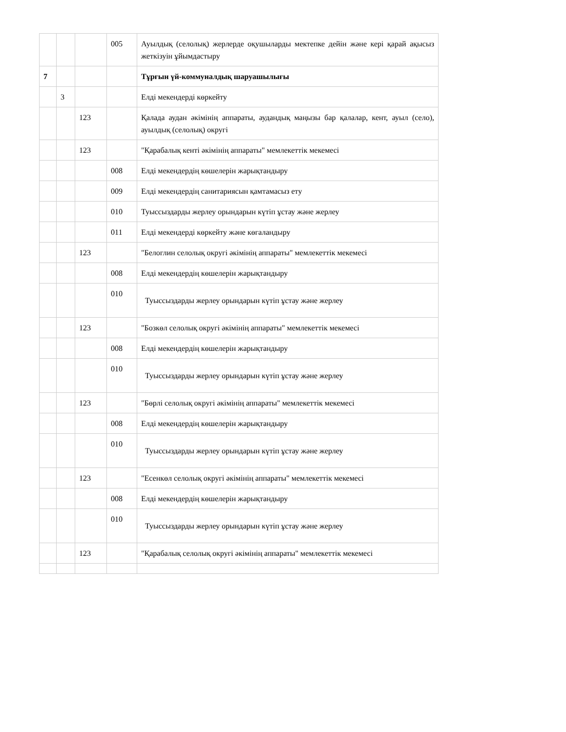| | | | 005 | Ауылдық (селолық) жерлерде оқушыларды мектепке дейін және кері қарай ақысыз жеткізуін ұйымдастыру |
| 7 | | | | Тұрғын үй-коммуналдық шаруашылығы |
| | 3 | | | Елді мекендерді көркейту |
| | | 123 | | Қалада аудан әкімінің аппараты, аудандық маңызы бар қалалар, кент, ауыл (село), ауылдық (селолық) округі |
| | | 123 | | "Қарабалық кенті әкімінің аппараты" мемлекеттік мекемесі |
| | | | 008 | Елді мекендердің көшелерін жарықтандыру |
| | | | 009 | Елді мекендердің санитариясын қамтамасыз ету |
| | | | 010 | Туыссыздарды жерлеу орындарын күтіп ұстау және жерлеу |
| | | | 011 | Елді мекендерді көркейту және көгаландыру |
| | | 123 | | "Белоглин селолық округі әкімінің аппараты" мемлекеттік мекемесі |
| | | | 008 | Елді мекендердің көшелерін жарықтандыру |
| | | | 010 | Туыссыздарды жерлеу орындарын күтіп ұстау және жерлеу |
| | | 123 | | "Бозкөл селолық округі әкімінің аппараты" мемлекеттік мекемесі |
| | | | 008 | Елді мекендердің көшелерін жарықтандыру |
| | | | 010 | Туыссыздарды жерлеу орындарын күтіп ұстау және жерлеу |
| | | 123 | | "Бөрлі селолық округі әкімінің аппараты" мемлекеттік мекемесі |
| | | | 008 | Елді мекендердің көшелерін жарықтандыру |
| | | | 010 | Туыссыздарды жерлеу орындарын күтіп ұстау және жерлеу |
| | | 123 | | "Есенкөл селолық округі әкімінің аппараты" мемлекеттік мекемесі |
| | | | 008 | Елді мекендердің көшелерін жарықтандыру |
| | | | 010 | Туыссыздарды жерлеу орындарын күтіп ұстау және жерлеу |
| | | 123 | | "Қарабалық селолық округі әкімінің аппараты" мемлекеттік мекемесі |